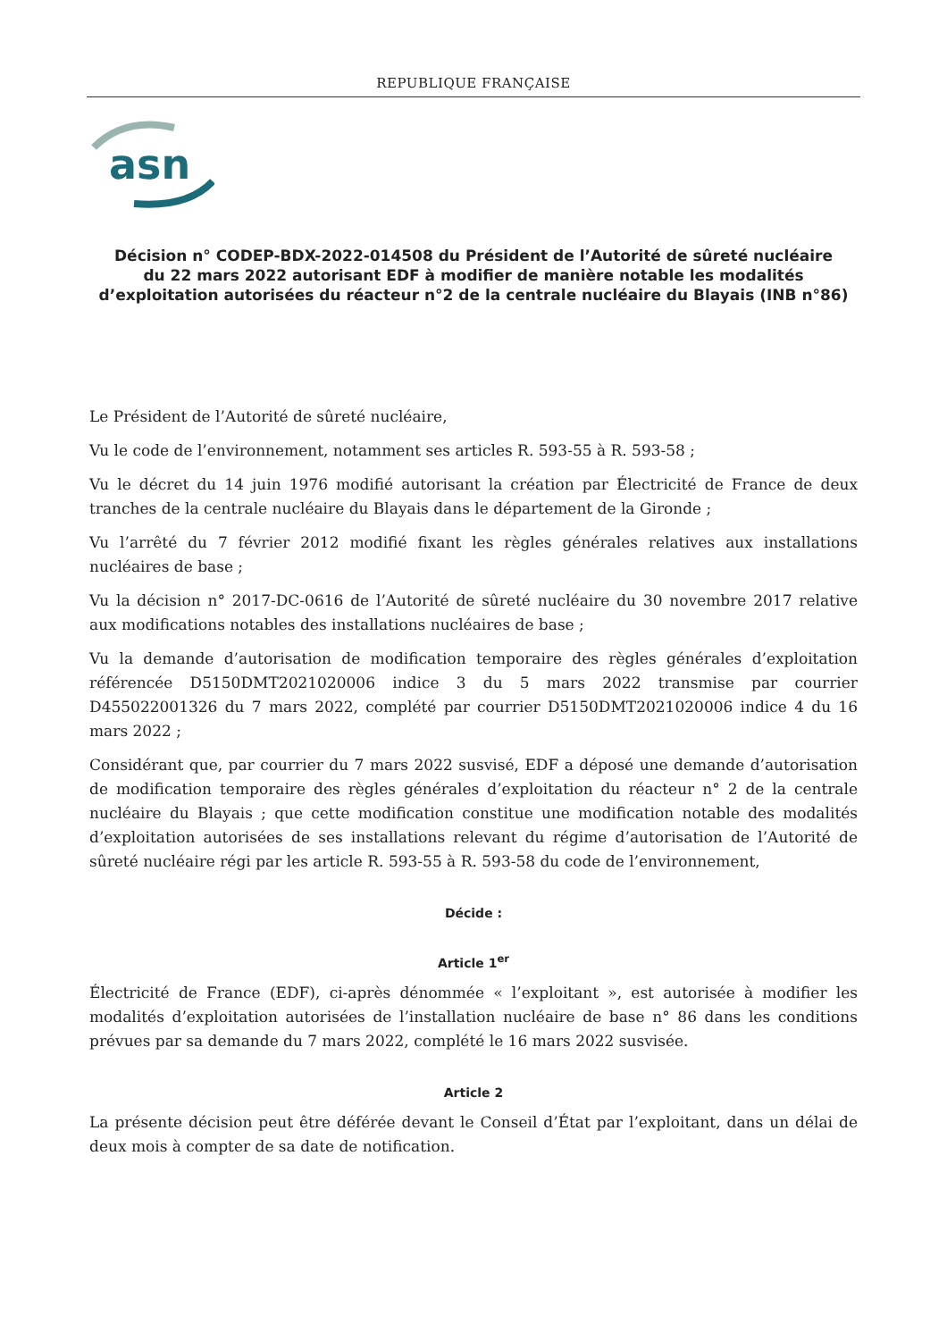REPUBLIQUE FRANÇAISE
asn
Décision n° CODEP-BDX-2022-014508 du Président de l’Autorité de sûreté nucléaire
du 22 mars 2022 autorisant EDF à modifier de manière notable les modalités
d’exploitation autorisées du réacteur n°2 de la centrale nucléaire du Blayais (INB n°86)
Le Président de l’Autorité de sûreté nucléaire,
Vu le code de l’environnement, notamment ses articles R. 593-55 à R. 593-58 ;
Vu le décret du 14 juin 1976 modifié autorisant la création par Électricité de France de deux tranches de la centrale nucléaire du Blayais dans le département de la Gironde ;
Vu l’arrêté du 7 février 2012 modifié fixant les règles générales relatives aux installations nucléaires de base ;
Vu la décision n° 2017-DC-0616 de l’Autorité de sûreté nucléaire du 30 novembre 2017 relative aux modifications notables des installations nucléaires de base ;
Vu la demande d’autorisation de modification temporaire des règles générales d’exploitation référencée D5150DMT2021020006 indice 3 du 5 mars 2022 transmise par courrier D455022001326 du 7 mars 2022, complété par courrier D5150DMT2021020006 indice 4 du 16 mars 2022 ;
Considérant que, par courrier du 7 mars 2022 susvisé, EDF a déposé une demande d’autorisation de modification temporaire des règles générales d’exploitation du réacteur n° 2 de la centrale nucléaire du Blayais ; que cette modification constitue une modification notable des modalités d’exploitation autorisées de ses installations relevant du régime d’autorisation de l’Autorité de sûreté nucléaire régi par les article R. 593-55 à R. 593-58 du code de l’environnement,
Décide :
Article 1<sup>er</sup>
Électricité de France (EDF), ci-après dénommée « l’exploitant », est autorisée à modifier les modalités d’exploitation autorisées de l’installation nucléaire de base n° 86 dans les conditions prévues par sa demande du 7 mars 2022, complété le 16 mars 2022 susvisée.
Article 2
La présente décision peut être déférée devant le Conseil d’État par l’exploitant, dans un délai de deux mois à compter de sa date de notification.